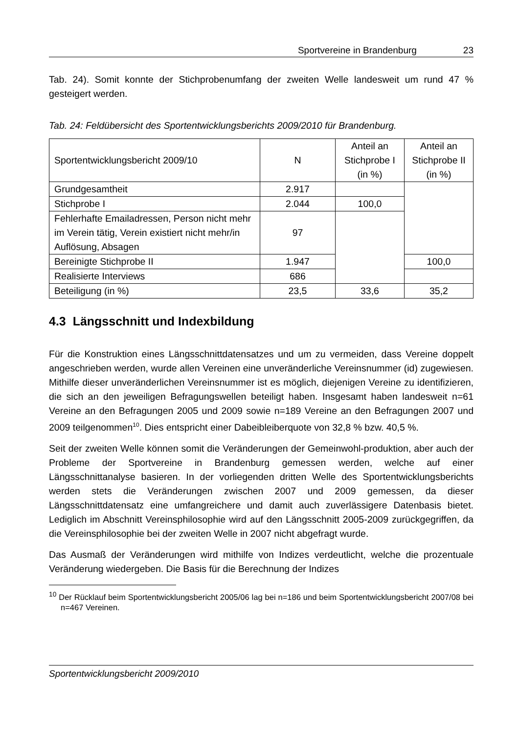Sportvereine in Brandenburg 23
Tab. 24). Somit konnte der Stichprobenumfang der zweiten Welle landesweit um rund 47 % gesteigert werden.
Tab. 24: Feldübersicht des Sportentwicklungsberichts 2009/2010 für Brandenburg.
| Sportentwicklungsbericht 2009/10 | N | Anteil an Stichprobe I (in %) | Anteil an Stichprobe II (in %) |
| Grundgesamtheit | 2.917 | | |
| Stichprobe I | 2.044 | 100,0 | |
| Fehlerhafte Emailadressen, Person nicht mehr im Verein tätig, Verein existiert nicht mehr/in Auflösung, Absagen | 97 | | |
| Bereinigte Stichprobe II | 1.947 | | 100,0 |
| Realisierte Interviews | 686 | | |
| Beteiligung (in %) | 23,5 | 33,6 | 35,2 |
4.3 Längsschnitt und Indexbildung
Für die Konstruktion eines Längsschnittdatensatzes und um zu vermeiden, dass Vereine doppelt angeschrieben werden, wurde allen Vereinen eine unveränderliche Vereinsnummer (id) zugewiesen. Mithilfe dieser unveränderlichen Vereinsnummer ist es möglich, diejenigen Vereine zu identifizieren, die sich an den jeweiligen Befragungswellen beteiligt haben. Insgesamt haben landesweit n=61 Vereine an den Befragungen 2005 und 2009 sowie n=189 Vereine an den Befragungen 2007 und 2009 teilgenommen<sup>10</sup>. Dies entspricht einer Dabeibleiberquote von 32,8 % bzw. 40,5 %.
Seit der zweiten Welle können somit die Veränderungen der Gemeinwohl-produktion, aber auch der Probleme der Sportvereine in Brandenburg gemessen werden, welche auf einer Längsschnittanalyse basieren. In der vorliegenden dritten Welle des Sportentwicklungsberichts werden stets die Veränderungen zwischen 2007 und 2009 gemessen, da dieser Längsschnittdatensatz eine umfangreichere und damit auch zuverlässigere Datenbasis bietet. Lediglich im Abschnitt Vereinsphilosophie wird auf den Längsschnitt 2005-2009 zurückgegriffen, da die Vereinsphilosophie bei der zweiten Welle in 2007 nicht abgefragt wurde.
Das Ausmaß der Veränderungen wird mithilfe von Indizes verdeutlicht, welche die prozentuale Veränderung wiedergeben. Die Basis für die Berechnung der Indizes
<sup>10</sup> Der Rücklauf beim Sportentwicklungsbericht 2005/06 lag bei n=186 und beim Sportentwicklungsbericht 2007/08 bei n=467 Vereinen.
Sportentwicklungsbericht 2009/2010